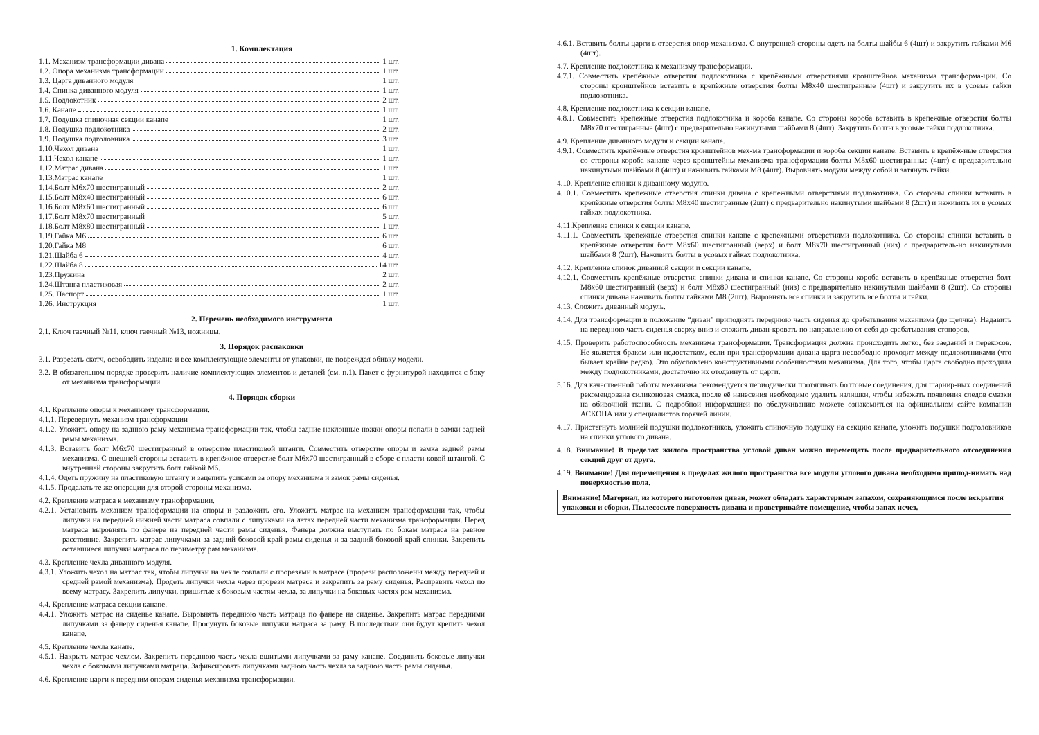1. Комплектация
1.1. Механизм трансформации дивана 1 шт.
1.2. Опора механизма трансформации 1 шт.
1.3. Царга диванного модуля 1 шт.
1.4. Спинка диванного модуля 1 шт.
1.5. Подлокотник 2 шт.
1.6. Канапе 1 шт.
1.7. Подушка спиночная секции канапе 1 шт.
1.8. Подушка подлокотника 2 шт.
1.9. Подушка подголовника 3 шт.
1.10.Чехол дивана 1 шт.
1.11.Чехол канапе 1 шт.
1.12.Матрас дивана 1 шт.
1.13.Матрас канапе 1 шт.
1.14.Болт М6х70 шестигранный 2 шт.
1.15.Болт М8х40 шестигранный 6 шт.
1.16.Болт М8х60 шестигранный 6 шт.
1.17.Болт М8х70 шестигранный 5 шт.
1.18.Болт М8х80 шестигранный 1 шт.
1.19.Гайка М6 6 шт.
1.20.Гайка М8 6 шт.
1.21.Шайба 6 4 шт.
1.22.Шайба 8 14 шт.
1.23.Пружина 2 шт.
1.24.Штанга пластиковая 2 шт.
1.25. Паспорт 1 шт.
1.26. Инструкция 1 шт.
2. Перечень необходимого инструмента
2.1. Ключ гаечный №11, ключ гаечный №13, ножницы.
3. Порядок распаковки
3.1. Разрезать скотч, освободить изделие и все комплектующие элементы от упаковки, не повреждая обивку модели.
3.2. В обязательном порядке проверить наличие комплектующих элементов и деталей (см. п.1). Пакет с фурнитурой находится с боку от механизма трансформации.
4. Порядок сборки
4.1. Крепление опоры к механизму трансформации.
4.1.1. Перевернуть механизм трансформации
4.1.2. Уложить опору на заднюю раму механизма трансформации так, чтобы задние наклонные ножки опоры попали в замки задней рамы механизма.
4.1.3. Вставить болт М6х70 шестигранный в отверстие пластиковой штанги. Совместить отверстие опоры и замка задней рамы механизма. С внешней стороны вставить в крепёжное отверстие болт М6х70 шестигранный в сборе с пласти-ковой штангой. С внутренней стороны закрутить болт гайкой М6.
4.1.4. Одеть пружину на пластиковую штангу и зацепить усиками за опору механизма и замок рамы сиденья.
4.1.5. Проделать те же операции для второй стороны механизма.
4.2. Крепление матраса к механизму трансформации.
4.2.1. Установить механизм трансформации на опоры и разложить его. Уложить матрас на механизм трансформации так, чтобы липучки на передней нижней части матраса совпали с липучками на латах передней части механизма трансформации. Перед матраса выровнять по фанере на передней части рамы сиденья. Фанера должна выступать по бокам матраса на равное расстояние. Закрепить матрас липучками за задний боковой край рамы сиденья и за задний боковой край спинки. Закрепить оставшиеся липучки матраса по периметру рам механизма.
4.3. Крепление чехла диванного модуля.
4.3.1. Уложить чехол на матрас так, чтобы липучки на чехле совпали с прорезями в матрасе (прорези расположены между передней и средней рамой механизма). Продеть липучки чехла через прорези матраса и закрепить за раму сиденья. Расправить чехол по всему матрасу. Закрепить липучки, пришитые к боковым частям чехла, за липучки на боковых частях рам механизма.
4.4. Крепление матраса секции канапе.
4.4.1. Уложить матрас на сиденье канапе. Выровнять переднюю часть матраца по фанере на сиденье. Закрепить матрас передними липучками за фанеру сиденья канапе. Просунуть боковые липучки матраса за раму. В последствии они будут крепить чехол канапе.
4.5. Крепление чехла канапе.
4.5.1. Накрыть матрас чехлом. Закрепить переднюю часть чехла вшитыми липучками за раму канапе. Соединить боковые липучки чехла с боковыми липучками матраца. Зафиксировать липучками заднюю часть чехла за заднюю часть рамы сиденья.
4.6. Крепление царги к передним опорам сиденья механизма трансформации.
4.6.1. Вставить болты царги в отверстия опор механизма. С внутренней стороны одеть на болты шайбы 6 (4шт) и закрутить гайками М6 (4шт).
4.7. Крепление подлокотника к механизму трансформации.
4.7.1. Совместить крепёжные отверстия подлокотника с крепёжными отверстиями кронштейнов механизма трансформа-ции. Со стороны кронштейнов вставить в крепёжные отверстия болты М8х40 шестигранные (4шт) и закрутить их в усовые гайки подлокотника.
4.8. Крепление подлокотника к секции канапе.
4.8.1. Совместить крепёжные отверстия подлокотника и короба канапе. Со стороны короба вставить в крепёжные отверстия болты М8х70 шестигранные (4шт) с предварительно накинутыми шайбами 8 (4шт). Закрутить болты в усовые гайки подлокотника.
4.9. Крепление диванного модуля и секции канапе.
4.9.1. Совместить крепёжные отверстия кронштейнов мех-ма трансформации и короба секции канапе. Вставить в крепёж-ные отверстия со стороны короба канапе через кронштейны механизма трансформации болты М8х60 шестигранные (4шт) с предварительно накинутыми шайбами 8 (4шт) и наживить гайками М8 (4шт). Выровнять модули между собой и затянуть гайки.
4.10. Крепление спинки к диванному модулю.
4.10.1. Совместить крепёжные отверстия спинки дивана с крепёжными отверстиями подлокотника. Со стороны спинки вставить в крепёжные отверстия болты М8х40 шестигранные (2шт) с предварительно накинутыми шайбами 8 (2шт) и наживить их в усовых гайках подлокотника.
4.11.Крепление спинки к секции канапе.
4.11.1. Совместить крепёжные отверстия спинки канапе с крепёжными отверстиями подлокотника. Со стороны спинки вставить в крепёжные отверстия болт М8х60 шестигранный (верх) и болт М8х70 шестигранный (низ) с предваритель-но накинутыми шайбами 8 (2шт). Наживить болты в усовых гайках подлокотника.
4.12. Крепление спинок диванной секции и секции канапе.
4.12.1. Совместить крепёжные отверстия спинки дивана и спинки канапе. Со стороны короба вставить в крепёжные отверстия болт М8х60 шестигранный (верх) и болт М8х80 шестигранный (низ) с предварительно накинутыми шайбами 8 (2шт). Со стороны спинки дивана наживить болты гайками М8 (2шт). Выровнять все спинки и закрутить все болты и гайки.
4.13. Сложить диванный модуль.
4.14. Для трансформации в положение “диван” приподнять переднюю часть сиденья до срабатывания механизма (до щелчка). Надавить на переднюю часть сиденья сверху вниз и сложить диван-кровать по направлению от себя до срабатывания стопоров.
4.15. Проверить работоспособность механизма трансформации. Трансформация должна происходить легко, без заеданий и перекосов. Не является браком или недостатком, если при трансформации дивана царга несвободно проходит между подлокотниками (что бывает крайне редко). Это обусловлено конструктивными особенностями механизма. Для того, чтобы царга свободно проходила между подлокотниками, достаточно их отодвинуть от царги.
5.16. Для качественной работы механизма рекомендуется периодически протягивать болтовые соединения, для шарнир-ных соединений рекомендована силиконовая смазка, после её нанесения необходимо удалить излишки, чтобы избежать появления следов смазки на обивочной ткани. С подробной информацией по обслуживанию можете ознакомиться на официальном сайте компании АСКОНА или у специалистов горячей линии.
4.17. Пристегнуть молнией подушки подлокотников, уложить спиночную подушку на секцию канапе, уложить подушки подголовников на спинки углового дивана.
4.18. Внимание! В пределах жилого пространства угловой диван можно перемещать после предварительного отсоединения секций друг от друга.
4.19. Внимание! Для перемещения в пределах жилого пространства все модули углового дивана необходимо припод-нимать над поверхностью пола.
Внимание! Материал, из которого изготовлен диван, может обладать характерным запахом, сохраняющимся после вскрытия упаковки и сборки. Пылесосьте поверхность дивана и проветривайте помещение, чтобы запах исчез.